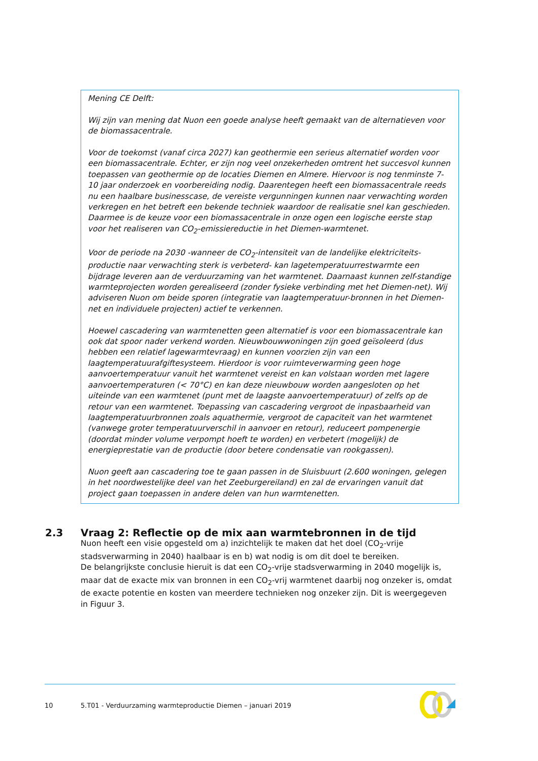Mening CE Delft:
Wij zijn van mening dat Nuon een goede analyse heeft gemaakt van de alternatieven voor de biomassacentrale.
Voor de toekomst (vanaf circa 2027) kan geothermie een serieus alternatief worden voor een biomassacentrale. Echter, er zijn nog veel onzekerheden omtrent het succesvol kunnen toepassen van geothermie op de locaties Diemen en Almere. Hiervoor is nog tenminste 7-10 jaar onderzoek en voorbereiding nodig. Daarentegen heeft een biomassacentrale reeds nu een haalbare businesscase, de vereiste vergunningen kunnen naar verwachting worden verkregen en het betreft een bekende techniek waardoor de realisatie snel kan geschieden. Daarmee is de keuze voor een biomassacentrale in onze ogen een logische eerste stap voor het realiseren van CO<sub>2</sub>-emissiereductie in het Diemen-warmtenet.
Voor de periode na 2030 -wanneer de CO<sub>2</sub>-intensiteit van de landelijke elektriciteits-productie naar verwachting sterk is verbeterd- kan lagetemperatuurrestwarmte een bijdrage leveren aan de verduurzaming van het warmtenet. Daarnaast kunnen zelf-standige warmteprojecten worden gerealiseerd (zonder fysieke verbinding met het Diemen-net). Wij adviseren Nuon om beide sporen (integratie van laagtemperatuur-bronnen in het Diemen-net en individuele projecten) actief te verkennen.
Hoewel cascadering van warmtenetten geen alternatief is voor een biomassacentrale kan ook dat spoor nader verkend worden. Nieuwbouwwoningen zijn goed geïsoleerd (dus hebben een relatief lagewarmtevraag) en kunnen voorzien zijn van een laagtemperatuurafgiftesysteem. Hierdoor is voor ruimteverwarming geen hoge aanvoertemperatuur vanuit het warmtenet vereist en kan volstaan worden met lagere aanvoertemperaturen (< 70°C) en kan deze nieuwbouw worden aangesloten op het uiteinde van een warmtenet (punt met de laagste aanvoertemperatuur) of zelfs op de retour van een warmtenet. Toepassing van cascadering vergroot de inpasbaarheid van laagtemperatuurbronnen zoals aquathermie, vergroot de capaciteit van het warmtenet (vanwege groter temperatuurverschil in aanvoer en retour), reduceert pompenergie (doordat minder volume verpompt hoeft te worden) en verbetert (mogelijk) de energieprestatie van de productie (door betere condensatie van rookgassen).
Nuon geeft aan cascadering toe te gaan passen in de Sluisbuurt (2.600 woningen, gelegen in het noordwestelijke deel van het Zeeburgereiland) en zal de ervaringen vanuit dat project gaan toepassen in andere delen van hun warmtenetten.
2.3 Vraag 2: Reflectie op de mix aan warmtebronnen in de tijd
Nuon heeft een visie opgesteld om a) inzichtelijk te maken dat het doel (CO<sub>2</sub>-vrije stadsverwarming in 2040) haalbaar is en b) wat nodig is om dit doel te bereiken.
De belangrijkste conclusie hieruit is dat een CO<sub>2</sub>-vrije stadsverwarming in 2040 mogelijk is, maar dat de exacte mix van bronnen in een CO<sub>2</sub>-vrij warmtenet daarbij nog onzeker is, omdat de exacte potentie en kosten van meerdere technieken nog onzeker zijn. Dit is weergegeven in Figuur 3.
10 5.T01 - Verduurzaming warmteproductie Diemen – januari 2019